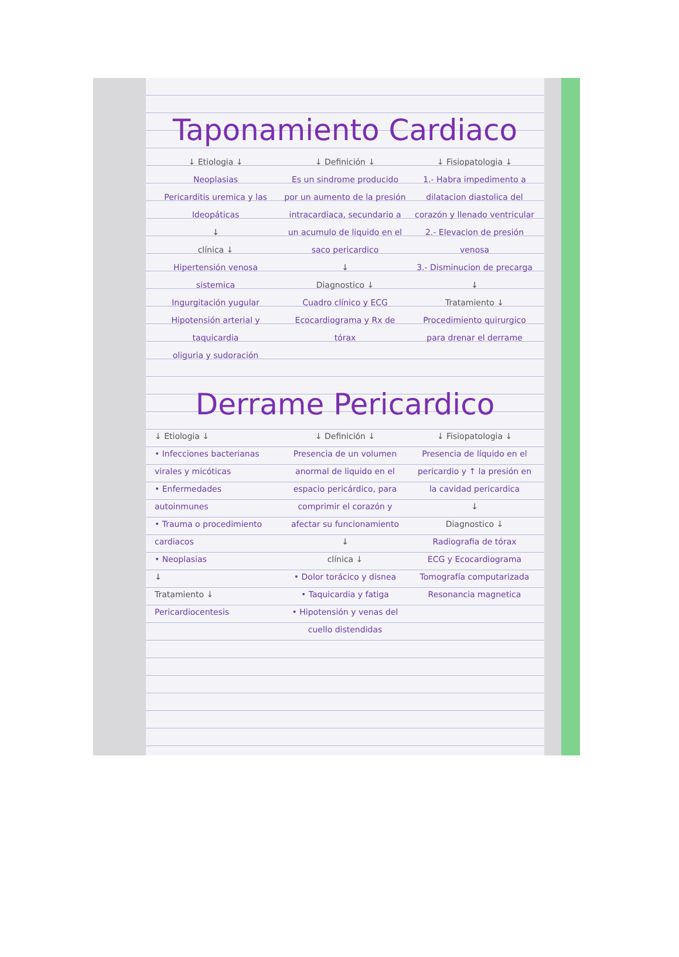Taponamiento Cardiaco
↓ Etiologia ↓
Neoplasias
Pericarditis uremica y las Ideopáticas
↓
clínica ↓
Hipertensión venosa sistemica
Ingurgitación yugular
Hipotensión arterial y taquicardia
oliguria y sudoración
↓ Definición ↓
Es un sindrome producido por un aumento de la presión intracardiaca, secundario a un acumulo de liquido en el saco pericardico
↓
Diagnostico ↓
Cuadro clínico y ECG
Ecocardiograma y Rx de tórax
↓ Fisiopatologia ↓
1.- Habra impedimento a dilatacion diastolica del corazón y llenado ventricular
2.- Elevacion de presión venosa
3.- Disminucion de precarga
↓
Tratamiento ↓
Procedimiento quirurgico para drenar el derrame
Derrame Pericardico
↓ Etiologia ↓
• Infecciones bacterianas virales y micóticas
• Enfermedades autoinmunes
• Trauma o procedimiento cardiacos
• Neoplasias
↓
Tratamiento ↓
Pericardiocentesis
↓ Definición ↓
Presencia de un volumen anormal de liquido en el espacio pericárdico, para comprimir el corazón y afectar su funcionamiento
↓
clínica ↓
• Dolor torácico y disnea
• Taquicardia y fatiga
• Hipotensión y venas del cuello distendidas
↓ Fisiopatologia ↓
Presencia de líquido en el pericardio y ↑ la presión en la cavidad pericardica
↓
Diagnostico ↓
Radiografia de tórax
ECG y Ecocardiograma
Tomografía computarizada
Resonancia magnetica